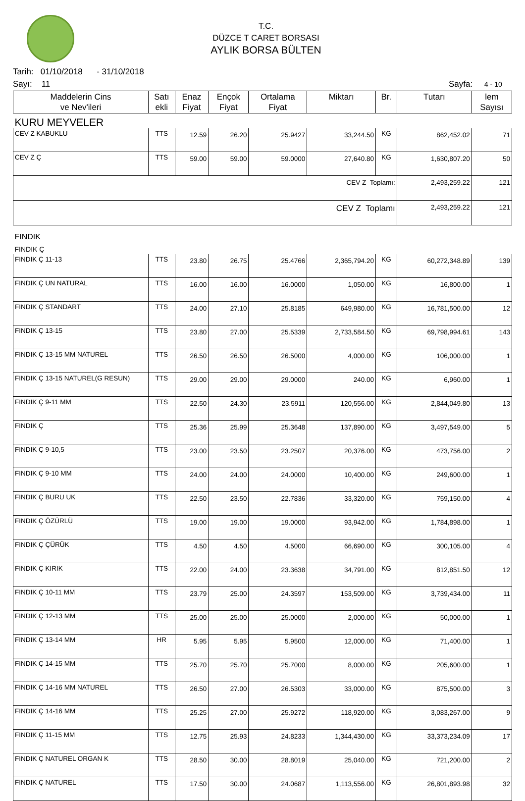T.C.
DÜZCE T CARET BORSASI
AYLIK BORSA BÜLTEN
Tarih: 01/10/2018 - 31/10/2018
Sayı: 11 Sayfa: 4 - 10
| Maddelerin Cins ve Nev'ileri | Satı ekli | Enaz Fiyat | Ençok Fiyat | Ortalama Fiyat | Miktarı | Br. | Tutarı | lem Sayısı |
| --- | --- | --- | --- | --- | --- | --- | --- | --- |
| KURU MEYVELER | | | | | | | | |
| CEV Z KABUKLU | TTS | 12.59 | 26.20 | 25.9427 | 33,244.50 | KG | 862,452.02 | 71 |
| CEV Z Ç | TTS | 59.00 | 59.00 | 59.0000 | 27,640.80 | KG | 1,630,807.20 | 50 |
| CEV Z Toplamı: | | | | | | | 2,493,259.22 | 121 |
| CEV Z Toplamı | | | | | | | 2,493,259.22 | 121 |
| FINDIK | | | | | | | | |
| FINDIK Ç | | | | | | | | |
| FINDIK Ç 11-13 | TTS | 23.80 | 26.75 | 25.4766 | 2,365,794.20 | KG | 60,272,348.89 | 139 |
| FINDIK Ç UN NATURAL | TTS | 16.00 | 16.00 | 16.0000 | 1,050.00 | KG | 16,800.00 | 1 |
| FINDIK Ç STANDART | TTS | 24.00 | 27.10 | 25.8185 | 649,980.00 | KG | 16,781,500.00 | 12 |
| FINDIK Ç 13-15 | TTS | 23.80 | 27.00 | 25.5339 | 2,733,584.50 | KG | 69,798,994.61 | 143 |
| FINDIK Ç 13-15 MM NATUREL | TTS | 26.50 | 26.50 | 26.5000 | 4,000.00 | KG | 106,000.00 | 1 |
| FINDIK Ç 13-15 NATUREL(G RESUN) | TTS | 29.00 | 29.00 | 29.0000 | 240.00 | KG | 6,960.00 | 1 |
| FINDIK Ç 9-11 MM | TTS | 22.50 | 24.30 | 23.5911 | 120,556.00 | KG | 2,844,049.80 | 13 |
| FINDIK Ç | TTS | 25.36 | 25.99 | 25.3648 | 137,890.00 | KG | 3,497,549.00 | 5 |
| FINDIK Ç 9-10,5 | TTS | 23.00 | 23.50 | 23.2507 | 20,376.00 | KG | 473,756.00 | 2 |
| FINDIK Ç 9-10 MM | TTS | 24.00 | 24.00 | 24.0000 | 10,400.00 | KG | 249,600.00 | 1 |
| FINDIK Ç BURU UK | TTS | 22.50 | 23.50 | 22.7836 | 33,320.00 | KG | 759,150.00 | 4 |
| FINDIK Ç ÖZÜRLÜ | TTS | 19.00 | 19.00 | 19.0000 | 93,942.00 | KG | 1,784,898.00 | 1 |
| FINDIK Ç ÇÜRÜK | TTS | 4.50 | 4.50 | 4.5000 | 66,690.00 | KG | 300,105.00 | 4 |
| FINDIK Ç KIRIK | TTS | 22.00 | 24.00 | 23.3638 | 34,791.00 | KG | 812,851.50 | 12 |
| FINDIK Ç 10-11 MM | TTS | 23.79 | 25.00 | 24.3597 | 153,509.00 | KG | 3,739,434.00 | 11 |
| FINDIK Ç 12-13 MM | TTS | 25.00 | 25.00 | 25.0000 | 2,000.00 | KG | 50,000.00 | 1 |
| FINDIK Ç 13-14 MM | HR | 5.95 | 5.95 | 5.9500 | 12,000.00 | KG | 71,400.00 | 1 |
| FINDIK Ç 14-15 MM | TTS | 25.70 | 25.70 | 25.7000 | 8,000.00 | KG | 205,600.00 | 1 |
| FINDIK Ç 14-16 MM NATUREL | TTS | 26.50 | 27.00 | 26.5303 | 33,000.00 | KG | 875,500.00 | 3 |
| FINDIK Ç 14-16 MM | TTS | 25.25 | 27.00 | 25.9272 | 118,920.00 | KG | 3,083,267.00 | 9 |
| FINDIK Ç 11-15 MM | TTS | 12.75 | 25.93 | 24.8233 | 1,344,430.00 | KG | 33,373,234.09 | 17 |
| FINDIK Ç NATUREL ORGAN K | TTS | 28.50 | 30.00 | 28.8019 | 25,040.00 | KG | 721,200.00 | 2 |
| FINDIK Ç NATUREL | TTS | 17.50 | 30.00 | 24.0687 | 1,113,556.00 | KG | 26,801,893.98 | 32 |